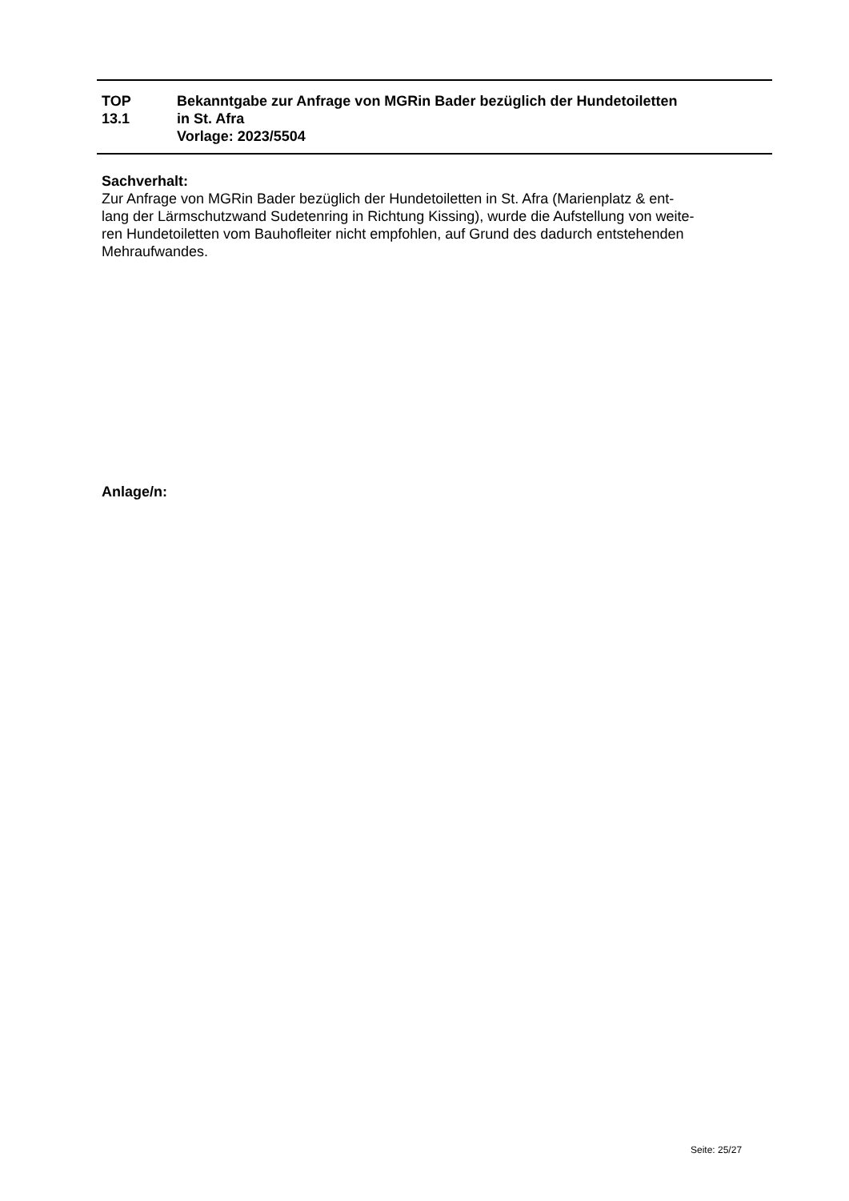TOP
13.1
Bekanntgabe zur Anfrage von MGRin Bader bezüglich der Hundetoiletten
in St. Afra
Vorlage: 2023/5504
Sachverhalt:
Zur Anfrage von MGRin Bader bezüglich der Hundetoiletten in St. Afra (Marienplatz & ent-
lang der Lärmschutzwand Sudetenring in Richtung Kissing), wurde die Aufstellung von weite-
ren Hundetoiletten vom Bauhofleiter nicht empfohlen, auf Grund des dadurch entstehenden
Mehraufwandes.
Anlage/n:
Seite: 25/27